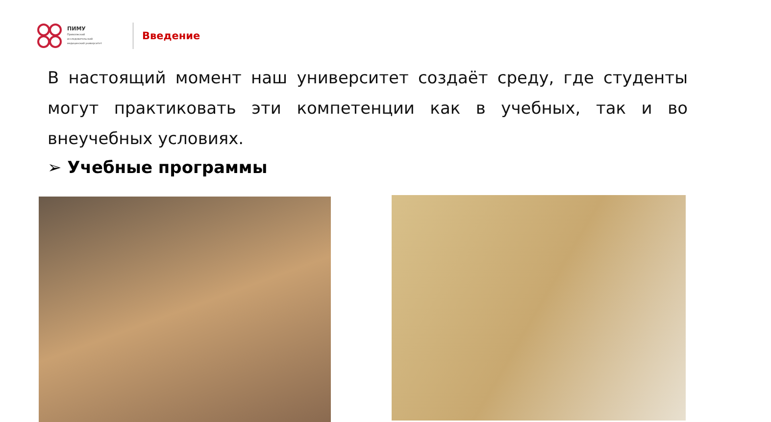ПИМУ
Приволжский
исследовательский
медицинский университет
Введение
В настоящий момент наш университет создаёт среду, где студенты могут практиковать эти компетенции как в учебных, так и во внеучебных условиях.
➢ Учебные программы